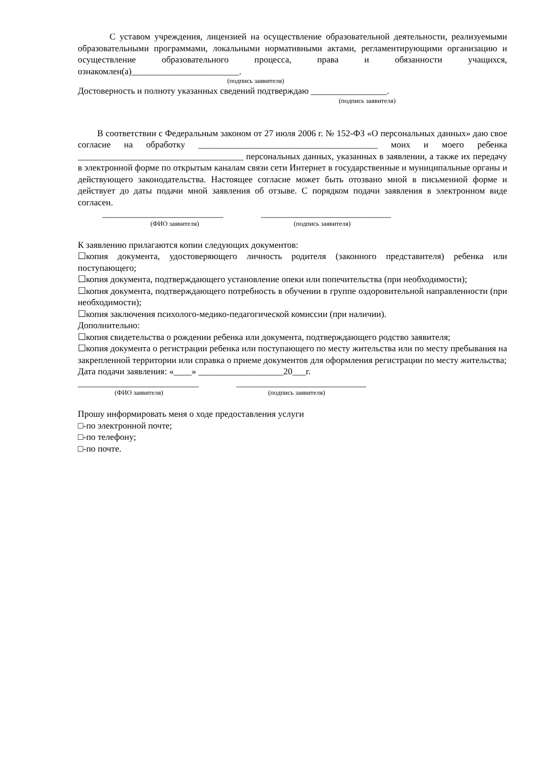С уставом учреждения, лицензией на осуществление образовательной деятельности, реализуемыми образовательными программами, локальными нормативными актами, регламентирующими организацию и осуществление образовательного процесса, права и обязанности учащихся, ознакомлен(а)________________________.
(подпись заявителя)
Достоверность и полноту указанных сведений подтверждаю _________________.
(подпись заявителя)
В соответствии с Федеральным законом от 27 июля 2006 г. № 152-ФЗ «О персональных данных» даю свое согласие на обработку ________________________________________ моих и моего ребенка _____________________________________ персональных данных, указанных в заявлении, а также их передачу в электронной форме по открытым каналам связи сети Интернет в государственные и муниципальные органы и действующего законодательства. Настоящее согласие может быть отозвано мной в письменной форме и действует до даты подачи мной заявления об отзыве. С порядком подачи заявления в электронном виде согласен.
___________________________ _____________________________
(ФИО заявителя) (подпись заявителя)
К заявлению прилагаются копии следующих документов:
☐копия документа, удостоверяющего личность родителя (законного представителя) ребенка или поступающего;
☐копия документа, подтверждающего установление опеки или попечительства (при необходимости);
☐копия документа, подтверждающего потребность в обучении в группе оздоровительной направленности (при необходимости);
☐копия заключения психолого-медико-педагогической комиссии (при наличии).
Дополнительно:
☐копия свидетельства о рождении ребенка или документа, подтверждающего родство заявителя;
☐копия документа о регистрации ребенка или поступающего по месту жительства или по месту пребывания на закрепленной территории или справка о приеме документов для оформления регистрации по месту жительства;
Дата подачи заявления: «____» ___________________20___г.
___________________________ _____________________________
(ФИО заявителя) (подпись заявителя)
Прошу информировать меня о ходе предоставления услуги
□-по электронной почте;
□-по телефону;
□-по почте.